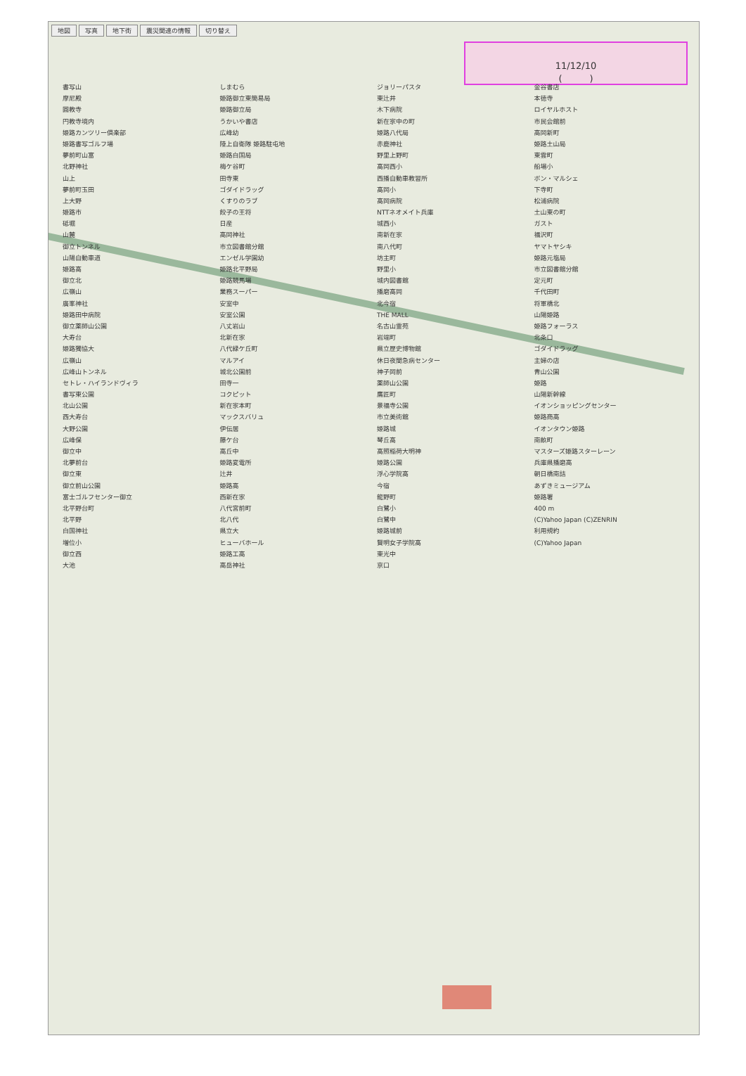地図 写真 地下街 震災関連の情報 切り替え
11/12/10
(　　　)
書写山
摩尼殿
圓教寺
円教寺境内
姫路カンツリー倶楽部
姫路書写ゴルフ場
夢前町山富
北野神社
山上
夢前町玉田
上大野
姫路市
砥堀
山麓
御立トンネル
山陽自動車道
姫路高
御立北
広嶺山
廣峯神社
姫路田中病院
御立薬師山公園
大寿台
姫路獨協大
広嶺山
広峰山トンネル
セトレ・ハイランドヴィラ
書写東公園
北山公園
西大寿台
大野公園
広峰保
御立中
北夢前台
御立東
御立前山公園
富士ゴルフセンター御立
北平野台町
北平野
白国神社
増位小
御立西
大池
しまむら
姫路御立東簡易局
姫路御立局
うかいや書店
広峰幼
陸上自衛隊 姫路駐屯地
姫路白国局
梅ケ谷町
田寺東
ゴダイドラッグ
くすりのラブ
餃子の王将
日産
高岡神社
市立図書館分館
エンゼル学園幼
姫路北平野局
姫路競馬場
業務スーパー
安室中
安室公園
八丈岩山
北新在家
八代緑ケ丘町
マルアイ
城北公園前
田寺一
コクピット
新在家本町
マックスバリュ
伊伝居
藤ケ台
高丘中
姫路変電所
辻井
姫路高
西新在家
八代宮前町
北八代
県立大
ヒューバホール
姫路工高
高岳神社
ジョリーパスタ
東辻井
木下病院
新在家中の町
姫路八代局
赤鹿神社
野里上野町
高岡西小
西播自動車教習所
高岡小
高岡病院
NTTネオメイト兵庫
城西小
南新在家
南八代町
坊主町
野里小
城内図書館
播磨高岡
北今宿
THE MALL
名古山霊苑
岩端町
県立歴史博物館
休日夜間急病センター
神子岡前
薬師山公園
鷹匠町
景福寺公園
市立美術館
姫路城
琴丘高
高照稲荷大明神
姫路公園
浮心学院高
今宿
龍野町
白鷺小
白鷺中
姫路城前
賢明女子学院高
東光中
京口
金谷書店
本徳寺
ロイヤルホスト
市民会館前
高岡新町
姫路土山局
東雲町
船場小
ボン・マルシェ
下寺町
松浦病院
土山東の町
ガスト
福沢町
ヤマトヤシキ
姫路元塩局
市立図書館分館
定元町
千代田町
将軍橋北
山陽姫路
姫路フォーラス
北条口
ゴダイドラッグ
主婦の店
青山公園
姫路
山陽新幹線
イオンショッピングセンター
姫路商高
イオンタウン姫路
南畝町
マスターズ姫路スターレーン
兵庫県播磨高
朝日橋南詰
あずきミュージアム
姫路署
400 m
(C)Yahoo Japan (C)ZENRIN
利用規約
(C)Yahoo Japan